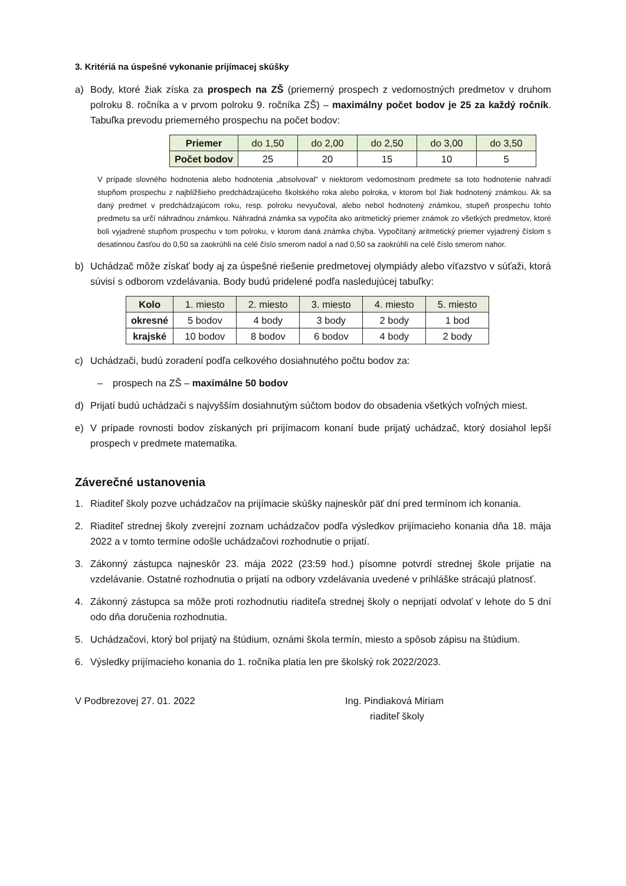3. Kritériá na úspešné vykonanie prijímacej skúšky
a) Body, ktoré žiak získa za prospech na ZŠ (priemerný prospech z vedomostných predmetov v druhom polroku 8. ročníka a v prvom polroku 9. ročníka ZŠ) – maximálny počet bodov je 25 za každý ročník. Tabuľka prevodu priemerného prospechu na počet bodov:
| Priemer | do 1,50 | do 2,00 | do 2,50 | do 3,00 | do 3,50 |
| Počet bodov | 25 | 20 | 15 | 10 | 5 |
V prípade slovného hodnotenia alebo hodnotenia „absolvoval“ v niektorom vedomostnom predmete sa toto hodnotenie nahradí stupňom prospechu z najbližšieho predchádzajúceho školského roka alebo polroka, v ktorom bol žiak hodnotený známkou. Ak sa daný predmet v predchádzajúcom roku, resp. polroku nevyučoval, alebo nebol hodnotený známkou, stupeň prospechu tohto predmetu sa určí náhradnou známkou. Náhradná známka sa vypočíta ako aritmetický priemer známok zo všetkých predmetov, ktoré boli vyjadrené stupňom prospechu v tom polroku, v ktorom daná známka chýba. Vypočítaný aritmetický priemer vyjadrený číslom s desatinnou časťou do 0,50 sa zaokrúhli na celé číslo smerom nadol a nad 0,50 sa zaokrúhli na celé číslo smerom nahor.
b) Uchádzač môže získať body aj za úspešné riešenie predmetovej olympiády alebo víťazstvo v súťaži, ktorá súvisí s odborom vzdelávania. Body budú pridelené podľa nasledujúcej tabuľky:
| Kolo | 1. miesto | 2. miesto | 3. miesto | 4. miesto | 5. miesto |
| okresné | 5 bodov | 4 body | 3 body | 2 body | 1 bod |
| krajské | 10 bodov | 8 bodov | 6 bodov | 4 body | 2 body |
c) Uchádzači, budú zoradení podľa celkového dosiahnutého počtu bodov za:
– prospech na ZŠ – maximálne 50 bodov
d) Prijatí budú uchádzači s najvyšším dosiahnutým súčtom bodov do obsadenia všetkých voľných miest.
e) V prípade rovnosti bodov získaných pri prijímacom konaní bude prijatý uchádzač, ktorý dosiahol lepší prospech v predmete matematika.
Záverečné ustanovenia
1. Riaditeľ školy pozve uchádzačov na prijímacie skúšky najneskôr päť dní pred termínom ich konania.
2. Riaditeľ strednej školy zverejní zoznam uchádzačov podľa výsledkov prijímacieho konania dňa 18. mája 2022 a v tomto termíne odošle uchádzačovi rozhodnutie o prijatí.
3. Zákonný zástupca najneskôr 23. mája 2022 (23:59 hod.) písomne potvrdí strednej škole prijatie na vzdelávanie. Ostatné rozhodnutia o prijatí na odbory vzdelávania uvedené v prihláške strácajú platnosť.
4. Zákonný zástupca sa môže proti rozhodnutiu riaditeľa strednej školy o neprijatí odvolať v lehote do 5 dní odo dňa doručenia rozhodnutia.
5. Uchádzačovi, ktorý bol prijatý na štúdium, oznámi škola termín, miesto a spôsob zápisu na štúdium.
6. Výsledky prijímacieho konania do 1. ročníka platia len pre školský rok 2022/2023.
V Podbrezovej 27. 01. 2022 Ing. Pindiaková Miriam
riaditeľ školy